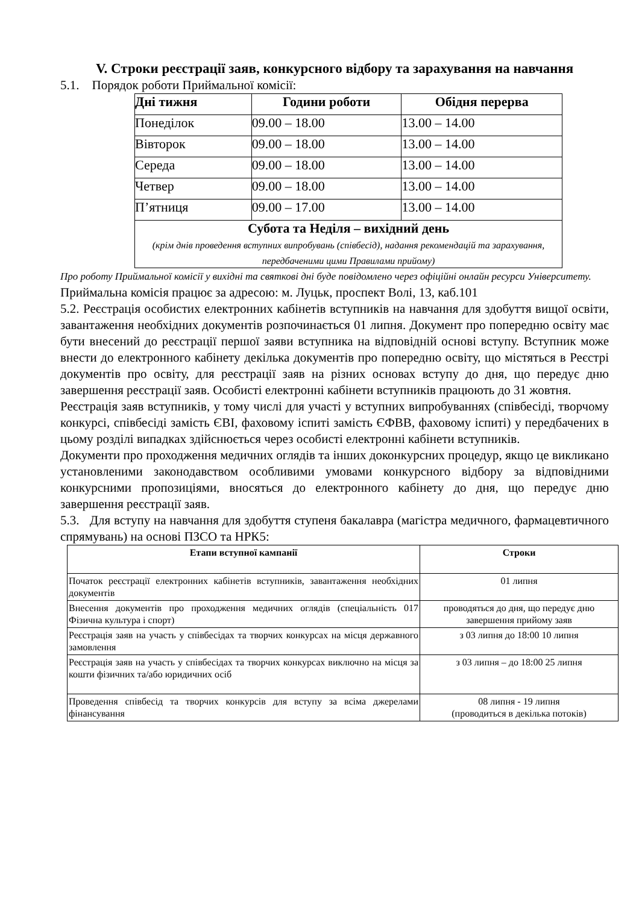V. Строки реєстрації заяв, конкурсного відбору та зарахування на навчання
5.1. Порядок роботи Приймальної комісії:
| Дні тижня | Години роботи | Обідня перерва |
| --- | --- | --- |
| Понеділок | 09.00 – 18.00 | 13.00 – 14.00 |
| Вівторок | 09.00 – 18.00 | 13.00 – 14.00 |
| Середа | 09.00 – 18.00 | 13.00 – 14.00 |
| Четвер | 09.00 – 18.00 | 13.00 – 14.00 |
| П’ятниця | 09.00 – 17.00 | 13.00 – 14.00 |
| Субота та Неділя – вихідний день (крім днів проведення вступних випробувань (співбесід), надання рекомендацій та зарахування, передбаченими цими Правилами прийому) | | |
Про роботу Приймальної комісії у вихідні та святкові дні буде повідомлено через офіційні онлайн ресурси Університету.
Приймальна комісія працює за адресою: м. Луцьк, проспект Волі, 13, каб.101
5.2. Реєстрація особистих електронних кабінетів вступників на навчання для здобуття вищої освіти, завантаження необхідних документів розпочинається 01 липня. Документ про попередню освіту має бути внесений до реєстрації першої заяви вступника на відповідній основі вступу. Вступник може внести до електронного кабінету декілька документів про попередню освіту, що містяться в Реєстрі документів про освіту, для реєстрації заяв на різних основах вступу до дня, що передує дню завершення реєстрації заяв. Особисті електронні кабінети вступників працюють до 31 жовтня.
Реєстрація заяв вступників, у тому числі для участі у вступних випробуваннях (співбесіді, творчому конкурсі, співбесіді замість ЄВІ, фаховому іспиті замість ЄФВВ, фаховому іспиті) у передбачених в цьому розділі випадках здійснюється через особисті електронні кабінети вступників.
Документи про проходження медичних оглядів та інших доконкурсних процедур, якщо це викликано установленими законодавством особливими умовами конкурсного відбору за відповідними конкурсними пропозиціями, вносяться до електронного кабінету до дня, що передує дню завершення реєстрації заяв.
5.3. Для вступу на навчання для здобуття ступеня бакалавра (магістра медичного, фармацевтичного спрямувань) на основі ПЗСО та НРК5:
| Етапи вступної кампанії | Строки |
| --- | --- |
| Початок реєстрації електронних кабінетів вступників, завантаження необхідних документів | 01 липня |
| Внесення документів про проходження медичних оглядів (спеціальність 017 Фізична культура і спорт) | проводяться до дня, що передує дню завершення прийому заяв |
| Реєстрація заяв на участь у співбесідах та творчих конкурсах на місця державного замовлення | з 03 липня до 18:00 10 липня |
| Реєстрація заяв на участь у співбесідах та творчих конкурсах виключно на місця за кошти фізичних та/або юридичних осіб | з 03 липня – до 18:00 25 липня |
| Проведення співбесід та творчих конкурсів для вступу за всіма джерелами фінансування | 08 липня - 19 липня (проводиться в декілька потоків) |